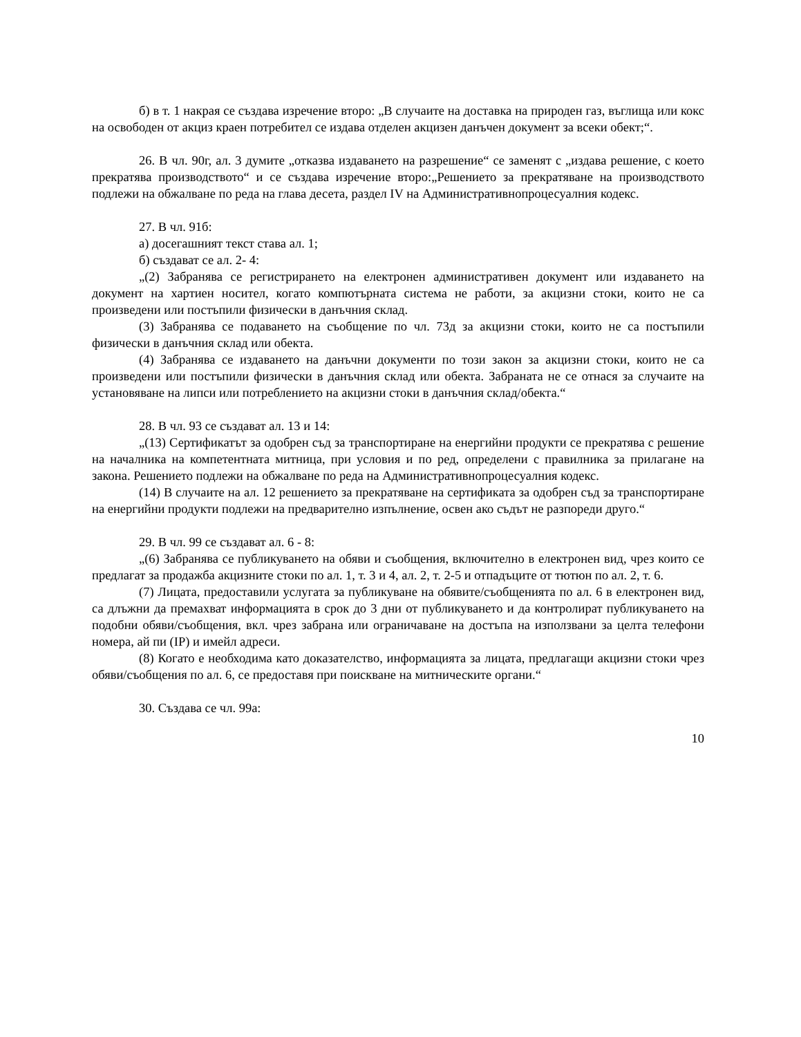б) в т. 1 накрая се създава изречение второ: „В случаите на доставка на природен газ, въглища или кокс на освободен от акциз краен потребител се издава отделен акцизен данъчен документ за всеки обект;“.
26. В чл. 90г, ал. 3 думите „отказва издаването на разрешение“ се заменят с „издава решение, с което прекратява производството“ и се създава изречение второ:„Решението за прекратяване на производството подлежи на обжалване по реда на глава десета, раздел IV на Административнопроцесуалния кодекс.
27. В чл. 91б:
а) досегашният текст става ал. 1;
б) създават се ал. 2- 4:
„(2) Забранява се регистрирането на електронен административен документ или издаването на документ на хартиен носител, когато компютърната система не работи, за акцизни стоки, които не са произведени или постъпили физически в данъчния склад.
(3) Забранява се подаването на съобщение по чл. 73д за акцизни стоки, които не са постъпили физически в данъчния склад или обекта.
(4) Забранява се издаването на данъчни документи по този закон за акцизни стоки, които не са произведени или постъпили физически в данъчния склад или обекта. Забраната не се отнася за случаите на установяване на липси или потреблението на акцизни стоки в данъчния склад/обекта.“
28. В чл. 93 се създават ал. 13 и 14:
„(13) Сертификатът за одобрен съд за транспортиране на енергийни продукти се прекратява с решение на началника на компетентната митница, при условия и по ред, определени с правилника за прилагане на закона. Решението подлежи на обжалване по реда на Административнопроцесуалния кодекс.
(14) В случаите на ал. 12 решението за прекратяване на сертификата за одобрен съд за транспортиране на енергийни продукти подлежи на предварително изпълнение, освен ако съдът не разпореди друго.“
29. В чл. 99 се създават ал. 6 - 8:
„(6) Забранява се публикуването на обяви и съобщения, включително в електронен вид, чрез които се предлагат за продажба акцизните стоки по ал. 1, т. 3 и 4, ал. 2, т. 2-5 и отпадъците от тютюн по ал. 2, т. 6.
(7) Лицата, предоставили услугата за публикуване на обявите/съобщенията по ал. 6 в електронен вид, са длъжни да премахват информацията в срок до 3 дни от публикуването и да контролират публикуването на подобни обяви/съобщения, вкл. чрез забрана или ограничаване на достъпа на използвани за целта телефони номера, ай пи (IP) и имейл адреси.
(8) Когато е необходима като доказателство, информацията за лицата, предлагащи акцизни стоки чрез обяви/съобщения по ал. 6, се предоставя при поискване на митническите органи.“
30. Създава се чл. 99а:
10